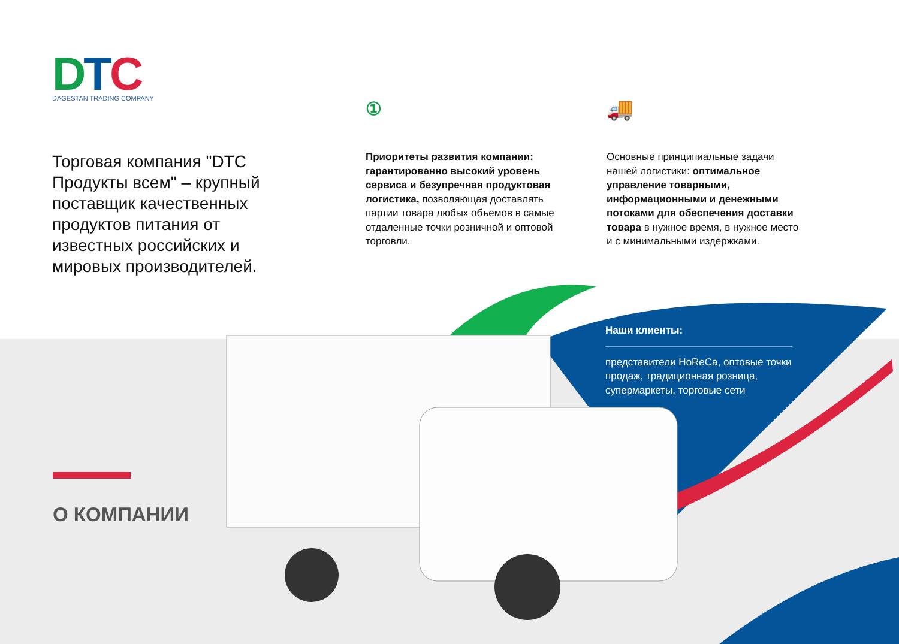DTC
DAGESTAN TRADING COMPANY
Торговая компания "DTC Продукты всем" – крупный поставщик качественных продуктов питания от известных российских и мировых производителей.
①
Приоритеты развития компании: гарантированно высокий уровень сервиса и безупречная продуктовая логистика, позволяющая доставлять партии товара любых объемов в самые отдаленные точки розничной и оптовой торговли.
🚚
Основные принципиальные задачи нашей логистики: оптимальное управление товарными, информационными и денежными потоками для обеспечения доставки товара в нужное время, в нужное место и с минимальными издержками.
Наши клиенты:
представители HoReCa, оптовые точки продаж, традиционная розница, супермаркеты, торговые сети
О КОМПАНИИ